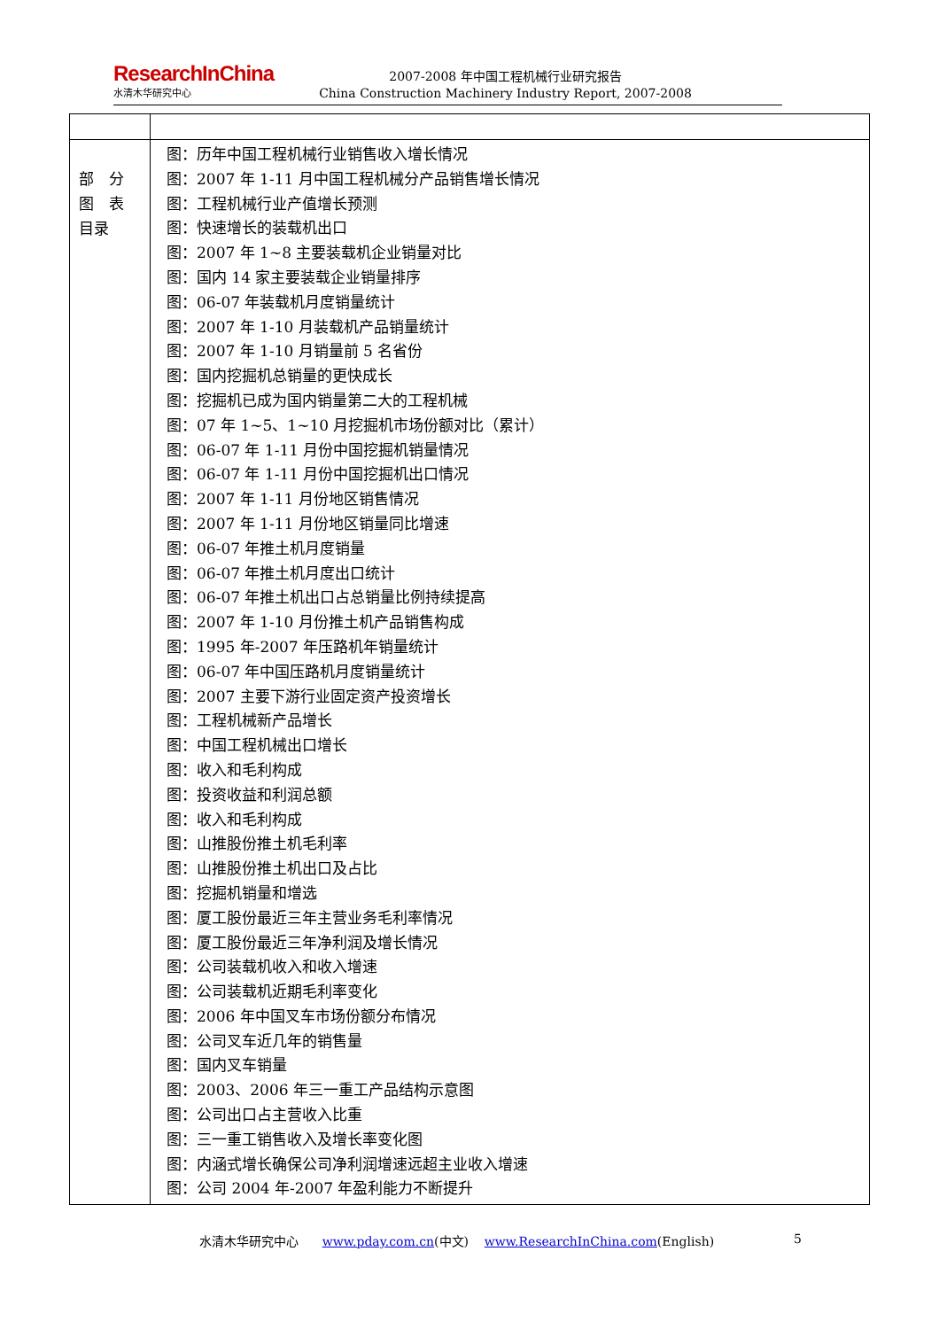ResearchInChina
水清木华研究中心
2007-2008 年中国工程机械行业研究报告
China Construction Machinery Industry Report, 2007-2008
| 部 分 图 表 目录 | 图：历年中国工程机械行业销售收入增长情况 图：2007 年 1-11 月中国工程机械分产品销售增长情况 图：工程机械行业产值增长预测 图：快速增长的装载机出口 图：2007 年 1~8 主要装载机企业销量对比 图：国内 14 家主要装载企业销量排序 图：06-07 年装载机月度销量统计 图：2007 年 1-10 月装载机产品销量统计 图：2007 年 1-10 月销量前 5 名省份 图：国内挖掘机总销量的更快成长 图：挖掘机已成为国内销量第二大的工程机械 图：07 年 1~5、1~10 月挖掘机市场份额对比（累计） 图：06-07 年 1-11 月份中国挖掘机销量情况 图：06-07 年 1-11 月份中国挖掘机出口情况 图：2007 年 1-11 月份地区销售情况 图：2007 年 1-11 月份地区销量同比增速 图：06-07 年推土机月度销量 图：06-07 年推土机月度出口统计 图：06-07 年推土机出口占总销量比例持续提高 图：2007 年 1-10 月份推土机产品销售构成 图：1995 年-2007 年压路机年销量统计 图：06-07 年中国压路机月度销量统计 图：2007 主要下游行业固定资产投资增长 图：工程机械新产品增长 图：中国工程机械出口增长 图：收入和毛利构成 图：投资收益和利润总额 图：收入和毛利构成 图：山推股份推土机毛利率 图：山推股份推土机出口及占比 图：挖掘机销量和增选 图：厦工股份最近三年主营业务毛利率情况 图：厦工股份最近三年净利润及增长情况 图：公司装载机收入和收入增速 图：公司装载机近期毛利率变化 图：2006 年中国叉车市场份额分布情况 图：公司叉车近几年的销售量 图：国内叉车销量 图：2003、2006 年三一重工产品结构示意图 图：公司出口占主营收入比重 图：三一重工销售收入及增长率变化图 图：内涵式增长确保公司净利润增速远超主业收入增速 图：公司 2004 年-2007 年盈利能力不断提升 |
水清木华研究中心 www.pday.com.cn(中文) www.ResearchInChina.com(English) 5